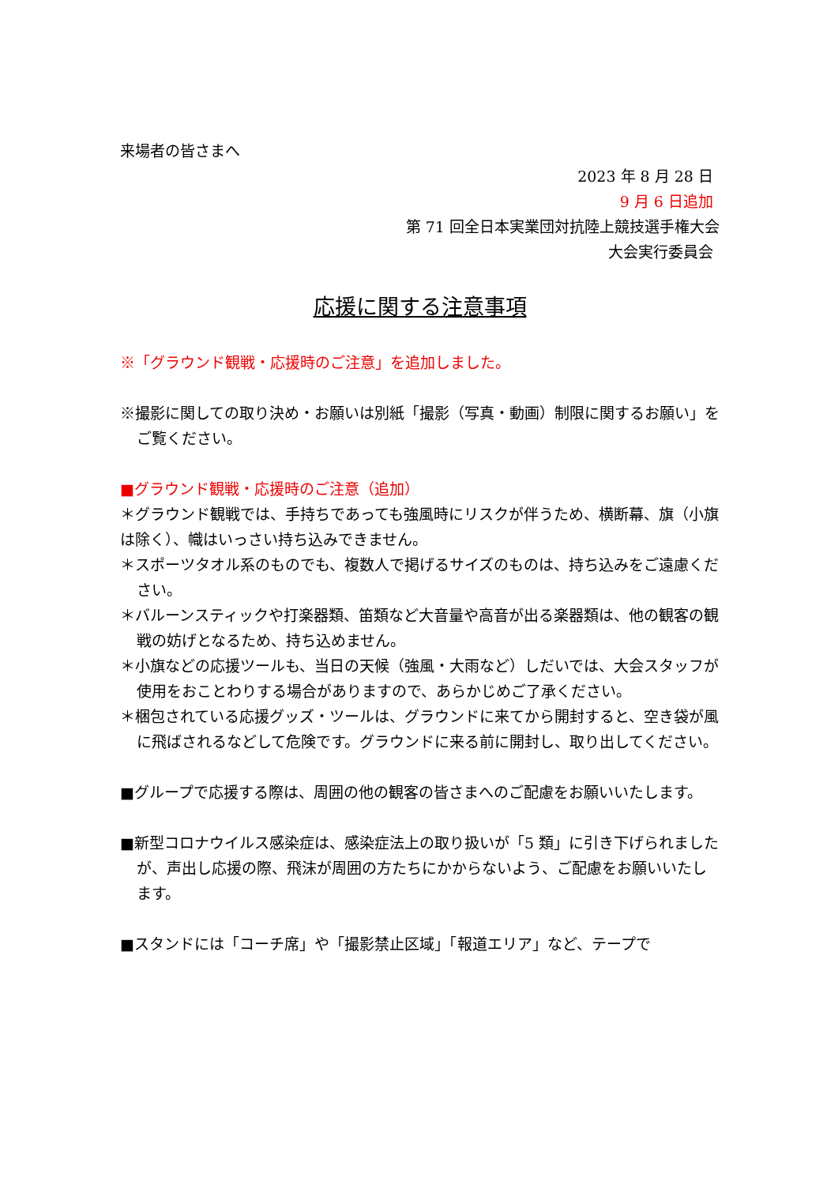来場者の皆さまへ
2023 年 8 月 28 日
9 月 6 日追加
第 71 回全日本実業団対抗陸上競技選手権大会
大会実行委員会
応援に関する注意事項
※「グラウンド観戦・応援時のご注意」を追加しました。
※撮影に関しての取り決め・お願いは別紙「撮影（写真・動画）制限に関するお願い」をご覧ください。
■グラウンド観戦・応援時のご注意（追加）
＊グラウンド観戦では、手持ちであっても強風時にリスクが伴うため、横断幕、旗（小旗は除く）、幟はいっさい持ち込みできません。
＊スポーツタオル系のものでも、複数人で掲げるサイズのものは、持ち込みをご遠慮ください。
＊バルーンスティックや打楽器類、笛類など大音量や高音が出る楽器類は、他の観客の観戦の妨げとなるため、持ち込めません。
＊小旗などの応援ツールも、当日の天候（強風・大雨など）しだいでは、大会スタッフが使用をおことわりする場合がありますので、あらかじめご了承ください。
＊梱包されている応援グッズ・ツールは、グラウンドに来てから開封すると、空き袋が風に飛ばされるなどして危険です。グラウンドに来る前に開封し、取り出してください。
■グループで応援する際は、周囲の他の観客の皆さまへのご配慮をお願いいたします。
■新型コロナウイルス感染症は、感染症法上の取り扱いが「5 類」に引き下げられましたが、声出し応援の際、飛沫が周囲の方たちにかからないよう、ご配慮をお願いいたします。
■スタンドには「コーチ席」や「撮影禁止区域」「報道エリア」など、テープで